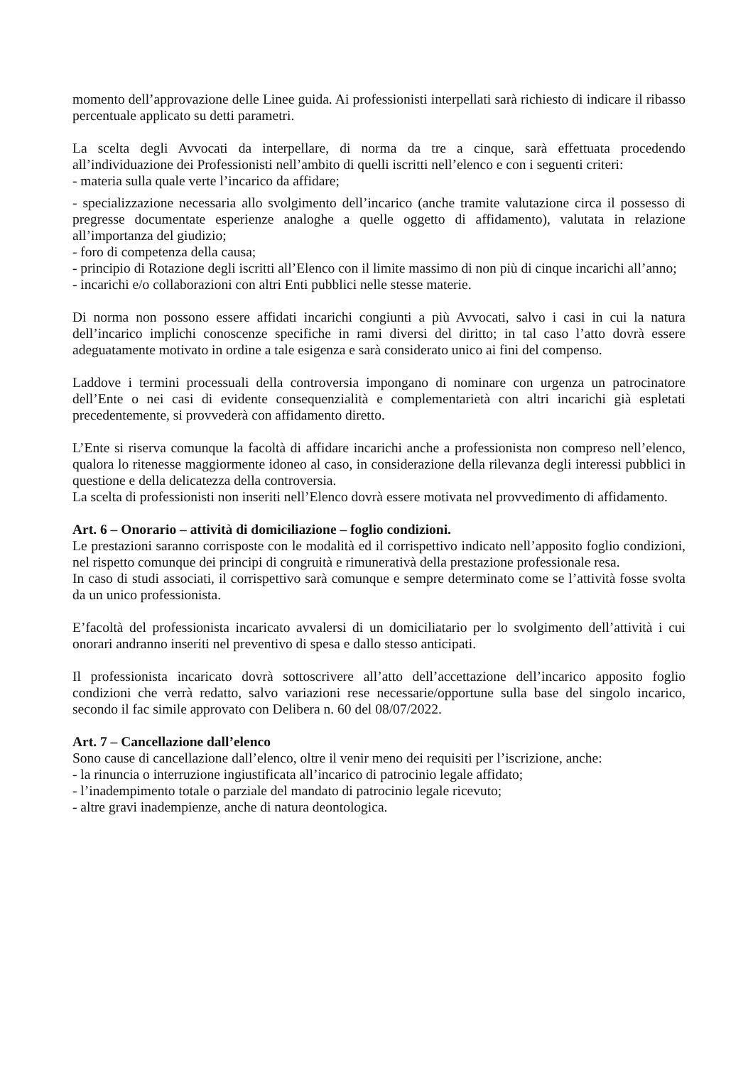momento dell’approvazione delle Linee guida. Ai professionisti interpellati sarà richiesto di indicare il ribasso percentuale applicato su detti parametri.
La scelta degli Avvocati da interpellare, di norma da tre a cinque, sarà effettuata procedendo all’individuazione dei Professionisti nell’ambito di quelli iscritti nell’elenco e con i seguenti criteri:
- materia sulla quale verte l’incarico da affidare;
- specializzazione necessaria allo svolgimento dell’incarico (anche tramite valutazione circa il possesso di pregresse documentate esperienze analoghe a quelle oggetto di affidamento), valutata in relazione all’importanza del giudizio;
- foro di competenza della causa;
- principio di Rotazione degli iscritti all’Elenco con il limite massimo di non più di cinque incarichi all’anno;
- incarichi e/o collaborazioni con altri Enti pubblici nelle stesse materie.
Di norma non possono essere affidati incarichi congiunti a più Avvocati, salvo i casi in cui la natura dell’incarico implichi conoscenze specifiche in rami diversi del diritto; in tal caso l’atto dovrà essere adeguatamente motivato in ordine a tale esigenza e sarà considerato unico ai fini del compenso.
Laddove i termini processuali della controversia impongano di nominare con urgenza un patrocinatore dell’Ente o nei casi di evidente consequenzialità e complementarietà con altri incarichi già espletati precedentemente, si provvederà con affidamento diretto.
L’Ente si riserva comunque la facoltà di affidare incarichi anche a professionista non compreso nell’elenco, qualora lo ritenesse maggiormente idoneo al caso, in considerazione della rilevanza degli interessi pubblici in questione e della delicatezza della controversia.
La scelta di professionisti non inseriti nell’Elenco dovrà essere motivata nel provvedimento di affidamento.
Art. 6 – Onorario – attività di domiciliazione – foglio condizioni.
Le prestazioni saranno corrisposte con le modalità ed il corrispettivo indicato nell’apposito foglio condizioni, nel rispetto comunque dei principi di congruità e rimunerativà della prestazione professionale resa.
In caso di studi associati, il corrispettivo sarà comunque e sempre determinato come se l’attività fosse svolta da un unico professionista.
E’facoltà del professionista incaricato avvalersi di un domiciliatario per lo svolgimento dell’attività i cui onorari andranno inseriti nel preventivo di spesa e dallo stesso anticipati.
Il professionista incaricato dovrà sottoscrivere all’atto dell’accettazione dell’incarico apposito foglio condizioni che verrà redatto, salvo variazioni rese necessarie/opportune sulla base del singolo incarico, secondo il fac simile approvato con Delibera n. 60 del 08/07/2022.
Art. 7 – Cancellazione dall’elenco
Sono cause di cancellazione dall’elenco, oltre il venir meno dei requisiti per l’iscrizione, anche:
- la rinuncia o interruzione ingiustificata all’incarico di patrocinio legale affidato;
- l’inadempimento totale o parziale del mandato di patrocinio legale ricevuto;
- altre gravi inadempienze, anche di natura deontologica.